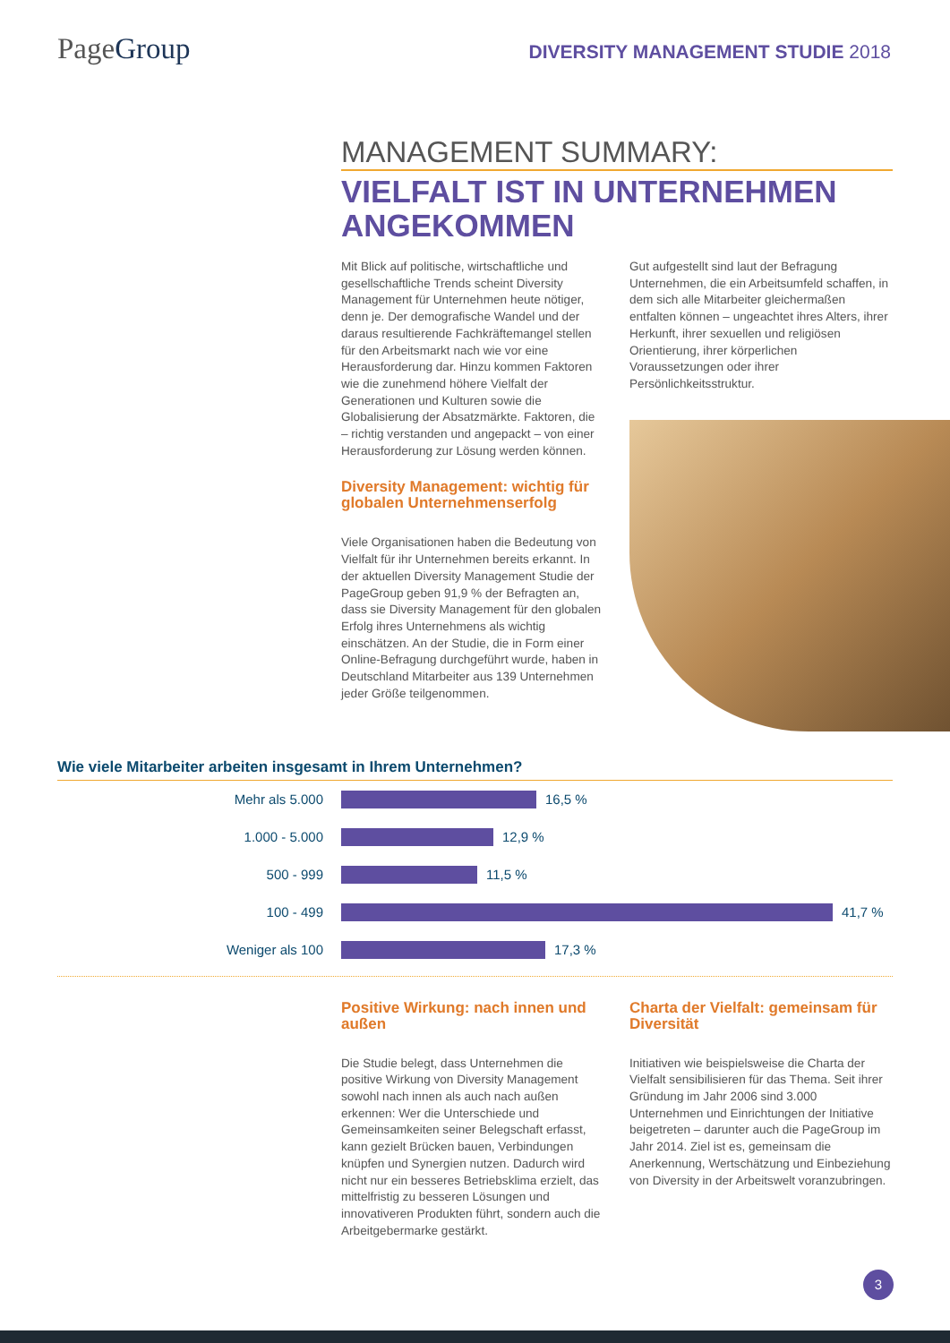PageGroup
DIVERSITY MANAGEMENT STUDIE 2018
MANAGEMENT SUMMARY:
VIELFALT IST IN UNTERNEHMEN ANGEKOMMEN
Mit Blick auf politische, wirtschaftliche und gesellschaftliche Trends scheint Diversity Management für Unternehmen heute nötiger, denn je. Der demografische Wandel und der daraus resultierende Fachkräftemangel stellen für den Arbeitsmarkt nach wie vor eine Herausforderung dar. Hinzu kommen Faktoren wie die zunehmend höhere Vielfalt der Generationen und Kulturen sowie die Globalisierung der Absatzmärkte. Faktoren, die – richtig verstanden und angepackt – von einer Herausforderung zur Lösung werden können.
Diversity Management: wichtig für globalen Unternehmenserfolg
Viele Organisationen haben die Bedeutung von Vielfalt für ihr Unternehmen bereits erkannt. In der aktuellen Diversity Management Studie der PageGroup geben 91,9 % der Befragten an, dass sie Diversity Management für den globalen Erfolg ihres Unternehmens als wichtig einschätzen. An der Studie, die in Form einer Online-Befragung durchgeführt wurde, haben in Deutschland Mitarbeiter aus 139 Unternehmen jeder Größe teilgenommen.
Gut aufgestellt sind laut der Befragung Unternehmen, die ein Arbeitsumfeld schaffen, in dem sich alle Mitarbeiter gleichermaßen entfalten können – ungeachtet ihres Alters, ihrer Herkunft, ihrer sexuellen und religiösen Orientierung, ihrer körperlichen Voraussetzungen oder ihrer Persönlichkeitsstruktur.
Wie viele Mitarbeiter arbeiten insgesamt in Ihrem Unternehmen?
Mehr als 5.000 16,5 %
1.000 - 5.000 12,9 %
500 - 999 11,5 %
100 - 499 41,7 %
Weniger als 100 17,3 %
Positive Wirkung: nach innen und außen
Die Studie belegt, dass Unternehmen die positive Wirkung von Diversity Management sowohl nach innen als auch nach außen erkennen: Wer die Unterschiede und Gemeinsamkeiten seiner Belegschaft erfasst, kann gezielt Brücken bauen, Verbindungen knüpfen und Synergien nutzen. Dadurch wird nicht nur ein besseres Betriebsklima erzielt, das mittelfristig zu besseren Lösungen und innovativeren Produkten führt, sondern auch die Arbeitgebermarke gestärkt.
Charta der Vielfalt: gemeinsam für Diversität
Initiativen wie beispielsweise die Charta der Vielfalt sensibilisieren für das Thema. Seit ihrer Gründung im Jahr 2006 sind 3.000 Unternehmen und Einrichtungen der Initiative beigetreten – darunter auch die PageGroup im Jahr 2014. Ziel ist es, gemeinsam die Anerkennung, Wertschätzung und Einbeziehung von Diversity in der Arbeitswelt voranzubringen.
3